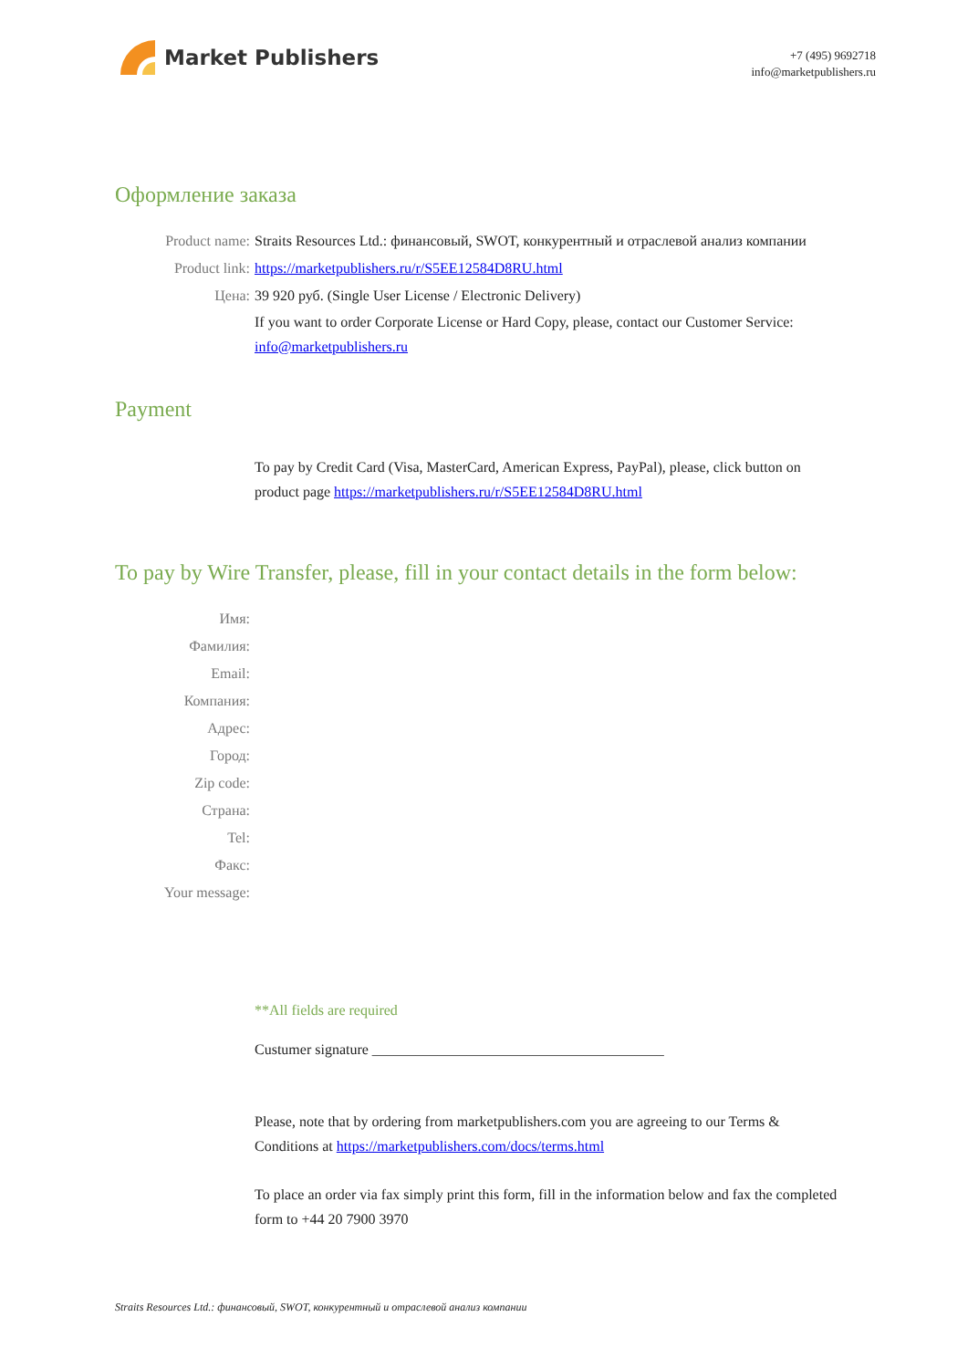Market Publishers
+7 (495) 9692718
info@marketpublishers.ru
Оформление заказа
Product name: Straits Resources Ltd.: финансовый, SWOT, конкурентный и отраслевой анализ компании
Product link: https://marketpublishers.ru/r/S5EE12584D8RU.html
Цена: 39 920 руб. (Single User License / Electronic Delivery)
If you want to order Corporate License or Hard Copy, please, contact our Customer Service:
info@marketpublishers.ru
Payment
To pay by Credit Card (Visa, MasterCard, American Express, PayPal), please, click button on product page https://marketpublishers.ru/r/S5EE12584D8RU.html
To pay by Wire Transfer, please, fill in your contact details in the form below:
Имя:
Фамилия:
Email:
Компания:
Адрес:
Город:
Zip code:
Страна:
Tel:
Факс:
Your message:
**All fields are required
Custumer signature ________________________________________
Please, note that by ordering from marketpublishers.com you are agreeing to our Terms & Conditions at https://marketpublishers.com/docs/terms.html
To place an order via fax simply print this form, fill in the information below and fax the completed form to +44 20 7900 3970
Straits Resources Ltd.: финансовый, SWOT, конкурентный и отраслевой анализ компании